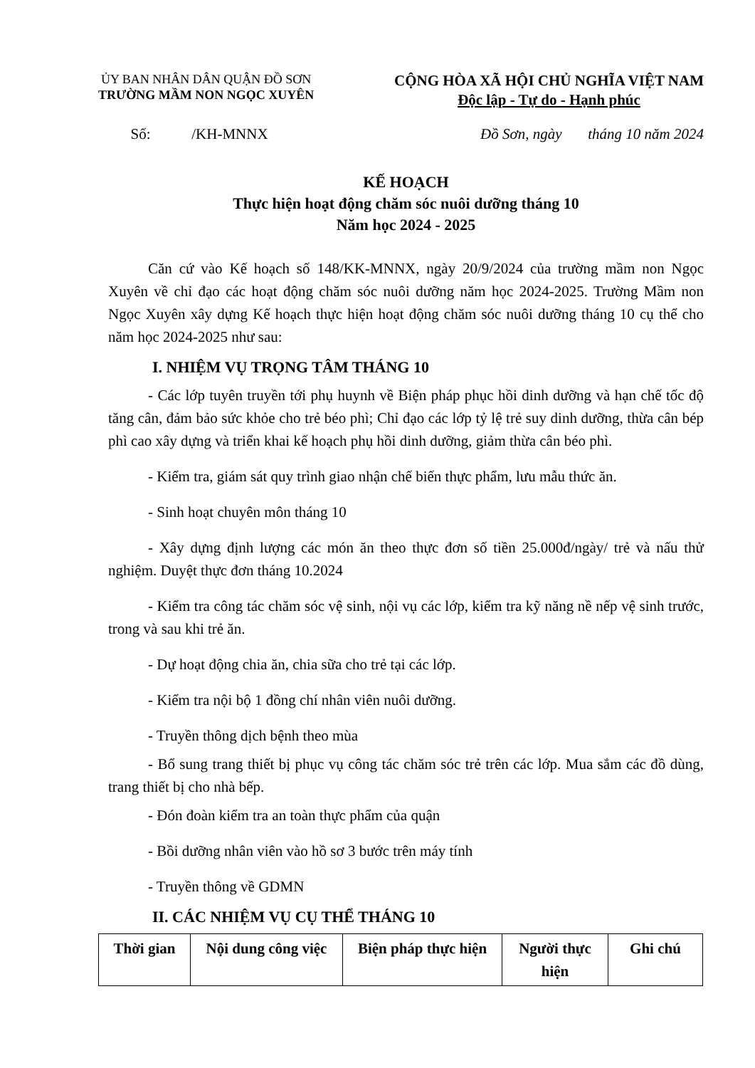ỦY BAN NHÂN DÂN QUẬN ĐỒ SƠN
TRƯỜNG MẦM NON NGỌC XUYÊN
CỘNG HÒA XÃ HỘI CHỦ NGHĨA VIỆT NAM
Độc lập - Tự do - Hạnh phúc
Số: /KH-MNNX Đồ Sơn, ngày tháng 10 năm 2024
KẾ HOẠCH
Thực hiện hoạt động chăm sóc nuôi dưỡng tháng 10
Năm học 2024 - 2025
Căn cứ vào Kế hoạch số 148/KK-MNNX, ngày 20/9/2024 của trường mầm non Ngọc Xuyên về chỉ đạo các hoạt động chăm sóc nuôi dưỡng năm học 2024-2025. Trường Mầm non Ngọc Xuyên xây dựng Kế hoạch thực hiện hoạt động chăm sóc nuôi dưỡng tháng 10 cụ thể cho năm học 2024-2025 như sau:
I. NHIỆM VỤ TRỌNG TÂM THÁNG 10
- Các lớp tuyên truyền tới phụ huynh về Biện pháp phục hồi dinh dưỡng và hạn chế tốc độ tăng cân, đảm bảo sức khỏe cho trẻ béo phì; Chỉ đạo các lớp tỷ lệ trẻ suy dinh dưỡng, thừa cân bép phì cao xây dựng và triển khai kế hoạch phụ hồi dinh dưỡng, giảm thừa cân béo phì.
- Kiểm tra, giám sát quy trình giao nhận chế biến thực phẩm, lưu mẫu thức ăn.
- Sinh hoạt chuyên môn tháng 10
- Xây dựng định lượng các món ăn theo thực đơn số tiền 25.000đ/ngày/ trẻ và nấu thử nghiệm. Duyệt thực đơn tháng 10.2024
- Kiểm tra công tác chăm sóc vệ sinh, nội vụ các lớp, kiểm tra kỹ năng nề nếp vệ sinh trước, trong và sau khi trẻ ăn.
- Dự hoạt động chia ăn, chia sữa cho trẻ tại các lớp.
- Kiểm tra nội bộ 1 đồng chí nhân viên nuôi dưỡng.
- Truyền thông dịch bệnh theo mùa
- Bổ sung trang thiết bị phục vụ công tác chăm sóc trẻ trên các lớp. Mua sắm các đồ dùng, trang thiết bị cho nhà bếp.
- Đón đoàn kiểm tra an toàn thực phẩm của quận
- Bồi dưỡng nhân viên vào hồ sơ 3 bước trên máy tính
- Truyền thông về GDMN
II. CÁC NHIỆM VỤ CỤ THỂ THÁNG 10
| Thời gian | Nội dung công việc | Biện pháp thực hiện | Người thực hiện | Ghi chú |
| --- | --- | --- | --- | --- |